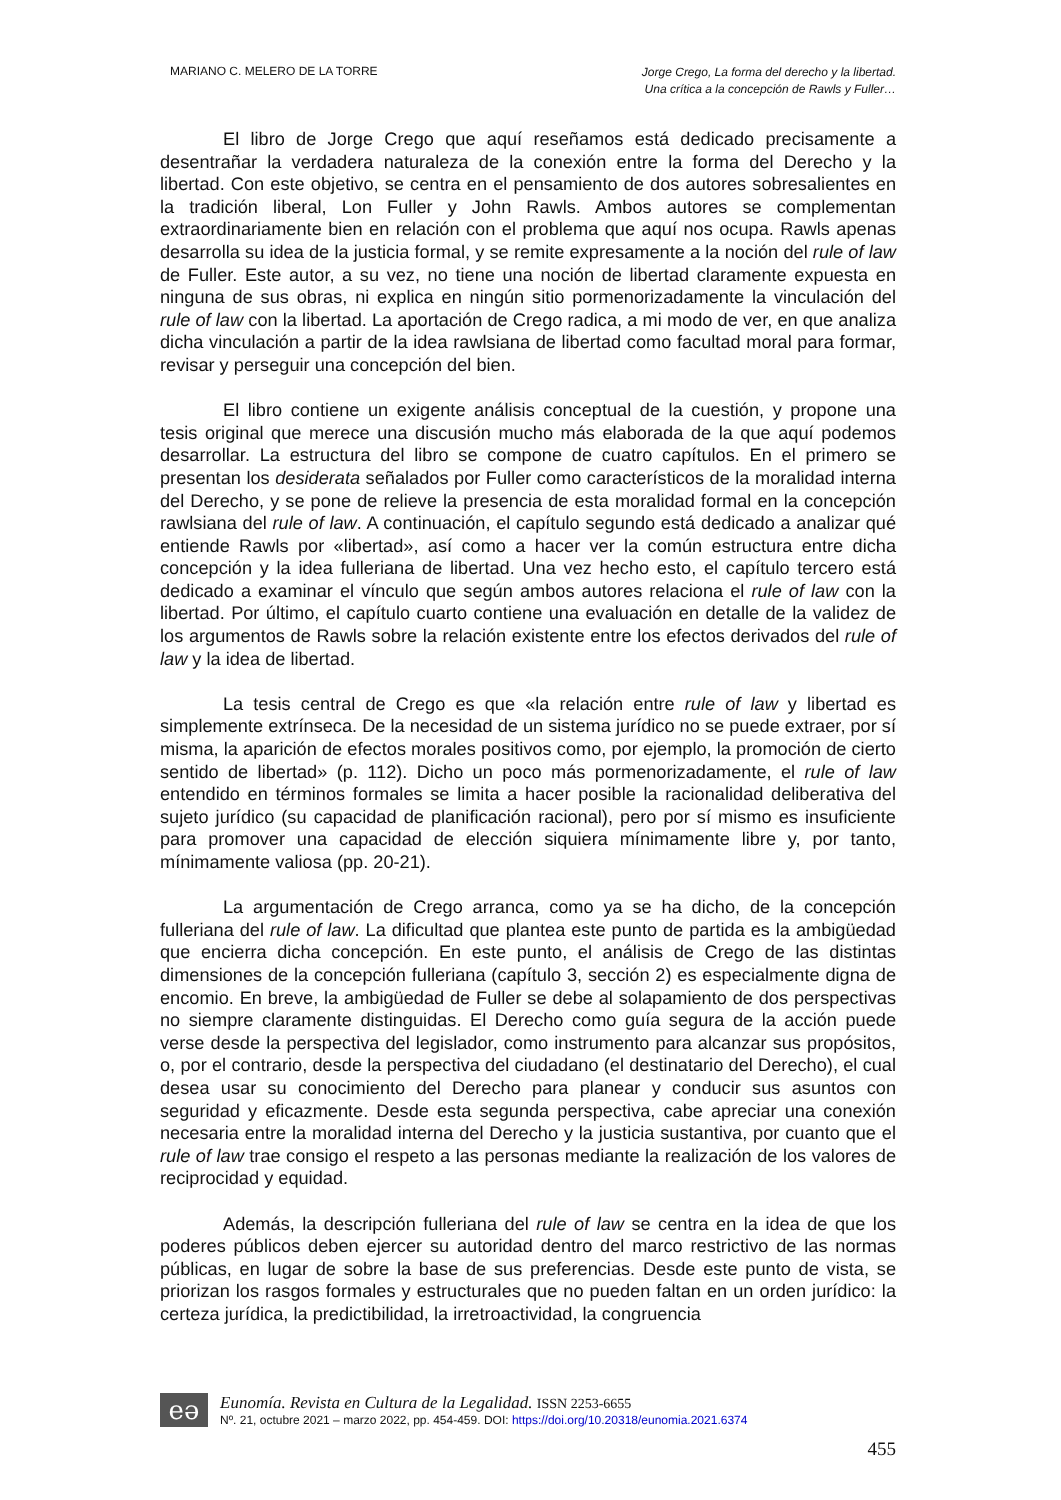MARIANO C. MELERO DE LA TORRE
Jorge Crego, La forma del derecho y la libertad.
Una crítica a la concepción de Rawls y Fuller…
El libro de Jorge Crego que aquí reseñamos está dedicado precisamente a desentrañar la verdadera naturaleza de la conexión entre la forma del Derecho y la libertad. Con este objetivo, se centra en el pensamiento de dos autores sobresalientes en la tradición liberal, Lon Fuller y John Rawls. Ambos autores se complementan extraordinariamente bien en relación con el problema que aquí nos ocupa. Rawls apenas desarrolla su idea de la justicia formal, y se remite expresamente a la noción del rule of law de Fuller. Este autor, a su vez, no tiene una noción de libertad claramente expuesta en ninguna de sus obras, ni explica en ningún sitio pormenorizadamente la vinculación del rule of law con la libertad. La aportación de Crego radica, a mi modo de ver, en que analiza dicha vinculación a partir de la idea rawlsiana de libertad como facultad moral para formar, revisar y perseguir una concepción del bien.
El libro contiene un exigente análisis conceptual de la cuestión, y propone una tesis original que merece una discusión mucho más elaborada de la que aquí podemos desarrollar. La estructura del libro se compone de cuatro capítulos. En el primero se presentan los desiderata señalados por Fuller como característicos de la moralidad interna del Derecho, y se pone de relieve la presencia de esta moralidad formal en la concepción rawlsiana del rule of law. A continuación, el capítulo segundo está dedicado a analizar qué entiende Rawls por «libertad», así como a hacer ver la común estructura entre dicha concepción y la idea fulleriana de libertad. Una vez hecho esto, el capítulo tercero está dedicado a examinar el vínculo que según ambos autores relaciona el rule of law con la libertad. Por último, el capítulo cuarto contiene una evaluación en detalle de la validez de los argumentos de Rawls sobre la relación existente entre los efectos derivados del rule of law y la idea de libertad.
La tesis central de Crego es que «la relación entre rule of law y libertad es simplemente extrínseca. De la necesidad de un sistema jurídico no se puede extraer, por sí misma, la aparición de efectos morales positivos como, por ejemplo, la promoción de cierto sentido de libertad» (p. 112). Dicho un poco más pormenorizadamente, el rule of law entendido en términos formales se limita a hacer posible la racionalidad deliberativa del sujeto jurídico (su capacidad de planificación racional), pero por sí mismo es insuficiente para promover una capacidad de elección siquiera mínimamente libre y, por tanto, mínimamente valiosa (pp. 20-21).
La argumentación de Crego arranca, como ya se ha dicho, de la concepción fulleriana del rule of law. La dificultad que plantea este punto de partida es la ambigüedad que encierra dicha concepción. En este punto, el análisis de Crego de las distintas dimensiones de la concepción fulleriana (capítulo 3, sección 2) es especialmente digna de encomio. En breve, la ambigüedad de Fuller se debe al solapamiento de dos perspectivas no siempre claramente distinguidas. El Derecho como guía segura de la acción puede verse desde la perspectiva del legislador, como instrumento para alcanzar sus propósitos, o, por el contrario, desde la perspectiva del ciudadano (el destinatario del Derecho), el cual desea usar su conocimiento del Derecho para planear y conducir sus asuntos con seguridad y eficazmente. Desde esta segunda perspectiva, cabe apreciar una conexión necesaria entre la moralidad interna del Derecho y la justicia sustantiva, por cuanto que el rule of law trae consigo el respeto a las personas mediante la realización de los valores de reciprocidad y equidad.
Además, la descripción fulleriana del rule of law se centra en la idea de que los poderes públicos deben ejercer su autoridad dentro del marco restrictivo de las normas públicas, en lugar de sobre la base de sus preferencias. Desde este punto de vista, se priorizan los rasgos formales y estructurales que no pueden faltan en un orden jurídico: la certeza jurídica, la predictibilidad, la irretroactividad, la congruencia
eə
Eunomía. Revista en Cultura de la Legalidad. ISSN 2253-6655
Nº. 21, octubre 2021 – marzo 2022, pp. 454-459. DOI: https://doi.org/10.20318/eunomia.2021.6374
455